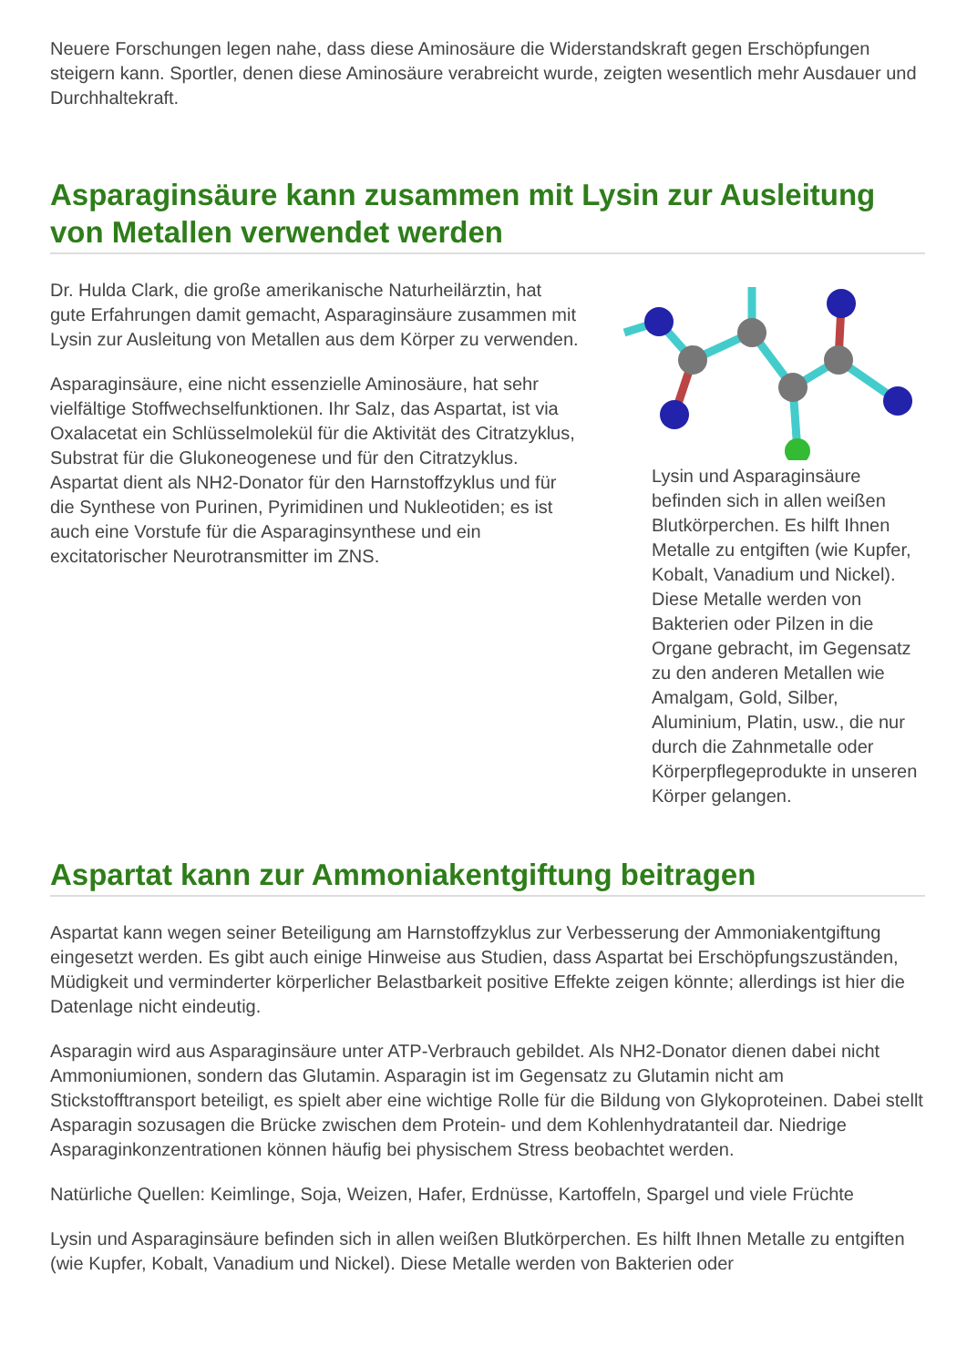Neuere Forschungen legen nahe, dass diese Aminosäure die Widerstandskraft gegen Erschöpfungen steigern kann. Sportler, denen diese Aminosäure verabreicht wurde, zeigten wesentlich mehr Ausdauer und Durchhaltekraft.
Asparaginsäure kann zusammen mit Lysin zur Ausleitung von Metallen verwendet werden
Dr. Hulda Clark, die große amerikanische Naturheilärztin, hat gute Erfahrungen damit gemacht, Asparaginsäure zusammen mit Lysin zur Ausleitung von Metallen aus dem Körper zu verwenden.
Asparaginsäure, eine nicht essenzielle Aminosäure, hat sehr vielfältige Stoffwechselfunktionen. Ihr Salz, das Aspartat, ist via Oxalacetat ein Schlüsselmolekül für die Aktivität des Citratzyklus, Substrat für die Glukoneogenese und für den Citratzyklus. Aspartat dient als NH2-Donator für den Harnstoffzyklus und für die Synthese von Purinen, Pyrimidinen und Nukleotiden; es ist auch eine Vorstufe für die Asparaginsynthese und ein excitatorischer Neurotransmitter im ZNS.
Lysin und Asparaginsäure befinden sich in allen weißen Blutkörperchen. Es hilft Ihnen Metalle zu entgiften (wie Kupfer, Kobalt, Vanadium und Nickel). Diese Metalle werden von Bakterien oder Pilzen in die Organe gebracht, im Gegensatz zu den anderen Metallen wie Amalgam, Gold, Silber, Aluminium, Platin, usw., die nur durch die Zahnmetalle oder Körperpflegeprodukte in unseren Körper gelangen.
Aspartat kann zur Ammoniakentgiftung beitragen
Aspartat kann wegen seiner Beteiligung am Harnstoffzyklus zur Verbesserung der Ammoniakentgiftung eingesetzt werden. Es gibt auch einige Hinweise aus Studien, dass Aspartat bei Erschöpfungszuständen, Müdigkeit und verminderter körperlicher Belastbarkeit positive Effekte zeigen könnte; allerdings ist hier die Datenlage nicht eindeutig.
Asparagin wird aus Asparaginsäure unter ATP-Verbrauch gebildet. Als NH2-Donator dienen dabei nicht Ammoniumionen, sondern das Glutamin. Asparagin ist im Gegensatz zu Glutamin nicht am Stickstofftransport beteiligt, es spielt aber eine wichtige Rolle für die Bildung von Glykoproteinen. Dabei stellt Asparagin sozusagen die Brücke zwischen dem Protein- und dem Kohlenhydratanteil dar. Niedrige Asparaginkonzentrationen können häufig bei physischem Stress beobachtet werden.
Natürliche Quellen: Keimlinge, Soja, Weizen, Hafer, Erdnüsse, Kartoffeln, Spargel und viele Früchte
Lysin und Asparaginsäure befinden sich in allen weißen Blutkörperchen. Es hilft Ihnen Metalle zu entgiften (wie Kupfer, Kobalt, Vanadium und Nickel). Diese Metalle werden von Bakterien oder